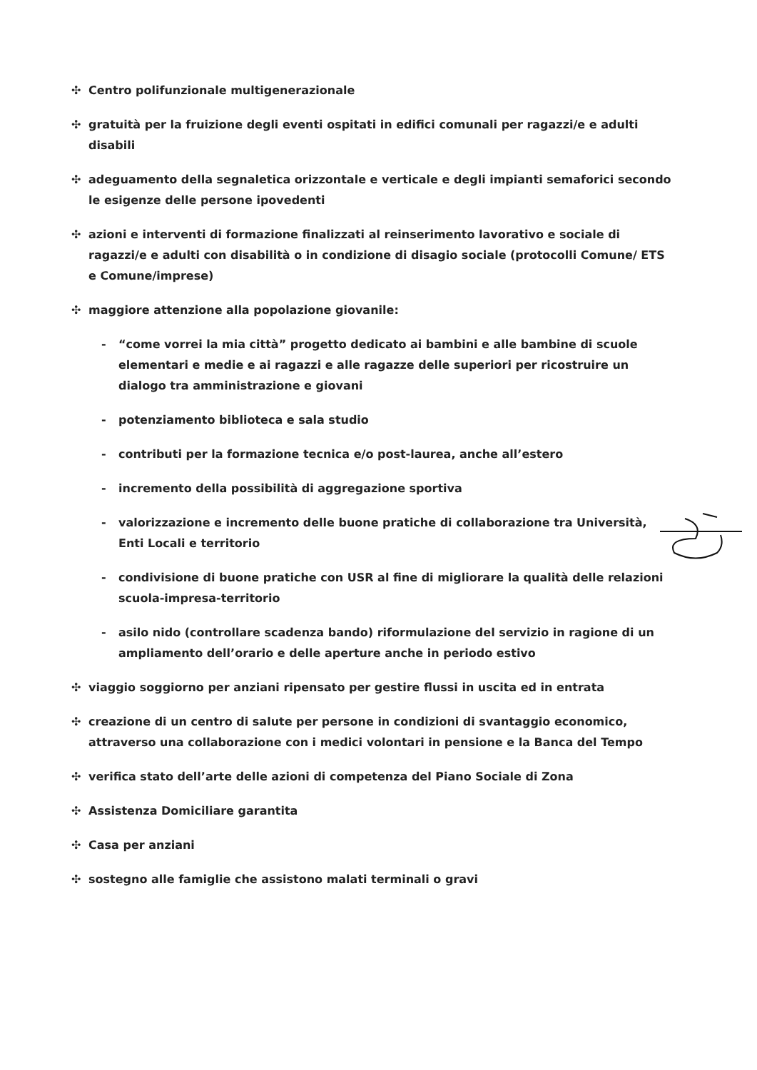✣ Centro polifunzionale multigenerazionale
✣ gratuità per la fruizione degli eventi ospitati in edifici comunali per ragazzi/e e adulti disabili
✣ adeguamento della segnaletica orizzontale e verticale e degli impianti semaforici secondo le esigenze delle persone ipovedenti
✣ azioni e interventi di formazione finalizzati al reinserimento lavorativo e sociale di ragazzi/e e adulti con disabilità o in condizione di disagio sociale (protocolli Comune/ ETS e Comune/imprese)
✣ maggiore attenzione alla popolazione giovanile:
- “come vorrei la mia città” progetto dedicato ai bambini e alle bambine di scuole elementari e medie e ai ragazzi e alle ragazze delle superiori per ricostruire un dialogo tra amministrazione e giovani
- potenziamento biblioteca e sala studio
- contributi per la formazione tecnica e/o post-laurea, anche all’estero
- incremento della possibilità di aggregazione sportiva
- valorizzazione e incremento delle buone pratiche di collaborazione tra Università, Enti Locali e territorio
- condivisione di buone pratiche con USR al fine di migliorare la qualità delle relazioni scuola-impresa-territorio
- asilo nido (controllare scadenza bando) riformulazione del servizio in ragione di un ampliamento dell’orario e delle aperture anche in periodo estivo
✣ viaggio soggiorno per anziani ripensato per gestire flussi in uscita ed in entrata
✣ creazione di un centro di salute per persone in condizioni di svantaggio economico, attraverso una collaborazione con i medici volontari in pensione e la Banca del Tempo
✣ verifica stato dell’arte delle azioni di competenza del Piano Sociale di Zona
✣ Assistenza Domiciliare garantita
✣ Casa per anziani
✣ sostegno alle famiglie che assistono malati terminali o gravi